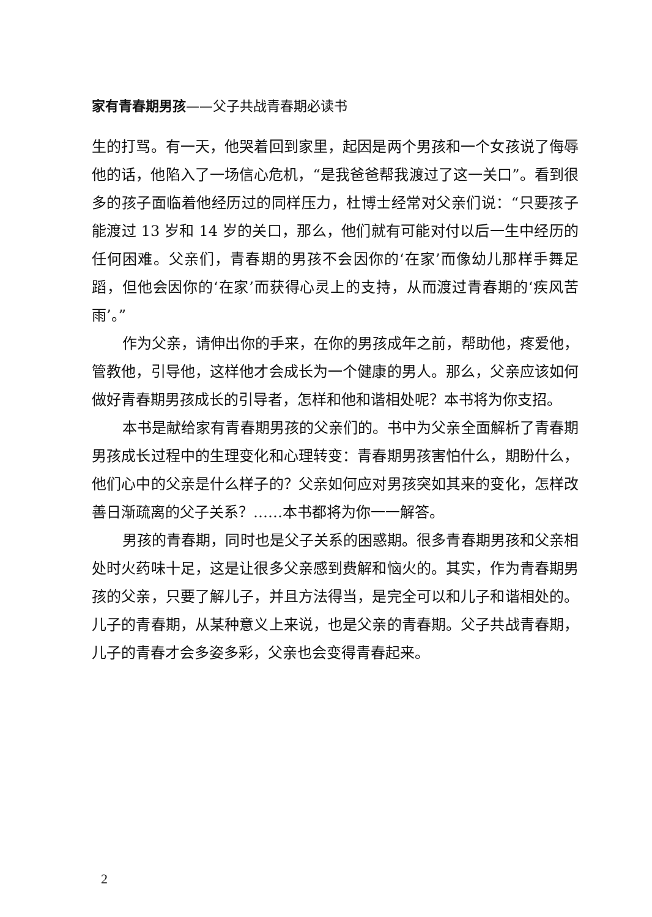家有青春期男孩——父子共战青春期必读书
生的打骂。有一天，他哭着回到家里，起因是两个男孩和一个女孩说了侮辱他的话，他陷入了一场信心危机，“是我爸爸帮我渡过了这一关口”。看到很多的孩子面临着他经历过的同样压力，杜博士经常对父亲们说：“只要孩子能渡过 13 岁和 14 岁的关口，那么，他们就有可能对付以后一生中经历的任何困难。父亲们，青春期的男孩不会因你的‘在家’而像幼儿那样手舞足蹈，但他会因你的‘在家’而获得心灵上的支持，从而渡过青春期的‘疾风苦雨’。”
作为父亲，请伸出你的手来，在你的男孩成年之前，帮助他，疼爱他，管教他，引导他，这样他才会成长为一个健康的男人。那么，父亲应该如何做好青春期男孩成长的引导者，怎样和他和谐相处呢？本书将为你支招。
本书是献给家有青春期男孩的父亲们的。书中为父亲全面解析了青春期男孩成长过程中的生理变化和心理转变：青春期男孩害怕什么，期盼什么，他们心中的父亲是什么样子的？父亲如何应对男孩突如其来的变化，怎样改善日渐疏离的父子关系？……本书都将为你一一解答。
男孩的青春期，同时也是父子关系的困惑期。很多青春期男孩和父亲相处时火药味十足，这是让很多父亲感到费解和恼火的。其实，作为青春期男孩的父亲，只要了解儿子，并且方法得当，是完全可以和儿子和谐相处的。儿子的青春期，从某种意义上来说，也是父亲的青春期。父子共战青春期，儿子的青春才会多姿多彩，父亲也会变得青春起来。
2